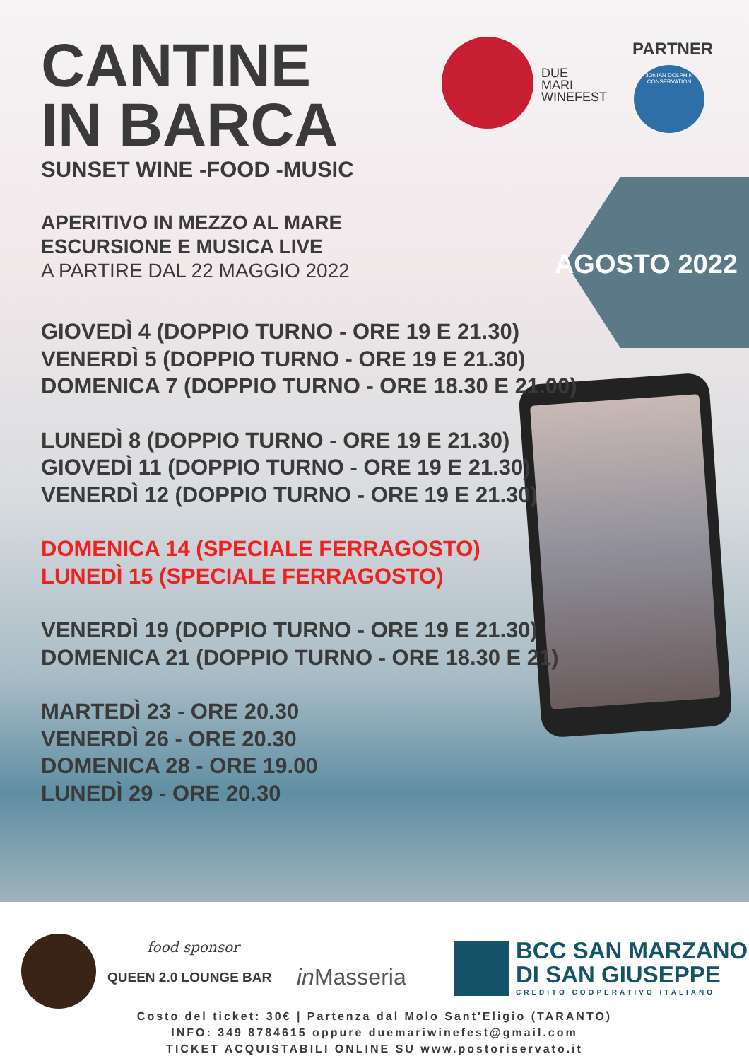DUE
MARI
WINEFEST
PARTNER
JONIAN DOLPHIN CONSERVATION
AGOSTO 2022
CANTINE
IN BARCA
SUNSET WINE -FOOD -MUSIC
APERITIVO IN MEZZO AL MARE
ESCURSIONE E MUSICA LIVE
A PARTIRE DAL 22 MAGGIO 2022
GIOVEDÌ 4 (DOPPIO TURNO - ORE 19 E 21.30)
VENERDÌ 5 (DOPPIO TURNO - ORE 19 E 21.30)
DOMENICA 7 (DOPPIO TURNO - ORE 18.30 E 21.00)
LUNEDÌ 8 (DOPPIO TURNO - ORE 19 E 21.30)
GIOVEDÌ 11 (DOPPIO TURNO - ORE 19 E 21.30)
VENERDÌ 12 (DOPPIO TURNO - ORE 19 E 21.30)
DOMENICA 14 (SPECIALE FERRAGOSTO)
LUNEDÌ 15 (SPECIALE FERRAGOSTO)
VENERDÌ 19 (DOPPIO TURNO - ORE 19 E 21.30)
DOMENICA 21 (DOPPIO TURNO - ORE 18.30 E 21)
MARTEDÌ 23 - ORE 20.30
VENERDÌ 26 - ORE 20.30
DOMENICA 28 - ORE 19.00
LUNEDÌ 29 - ORE 20.30
food sponsor
QUEEN 2.0 LOUNGE BAR in Masseria
BCC SAN MARZANO
DI SAN GIUSEPPE
CREDITO COOPERATIVO ITALIANO
Costo del ticket: 30€ | Partenza dal Molo Sant'Eligio (TARANTO)
INFO: 349 8784615 oppure duemariwinefest@gmail.com
TICKET ACQUISTABILI ONLINE SU www.postoriservato.it